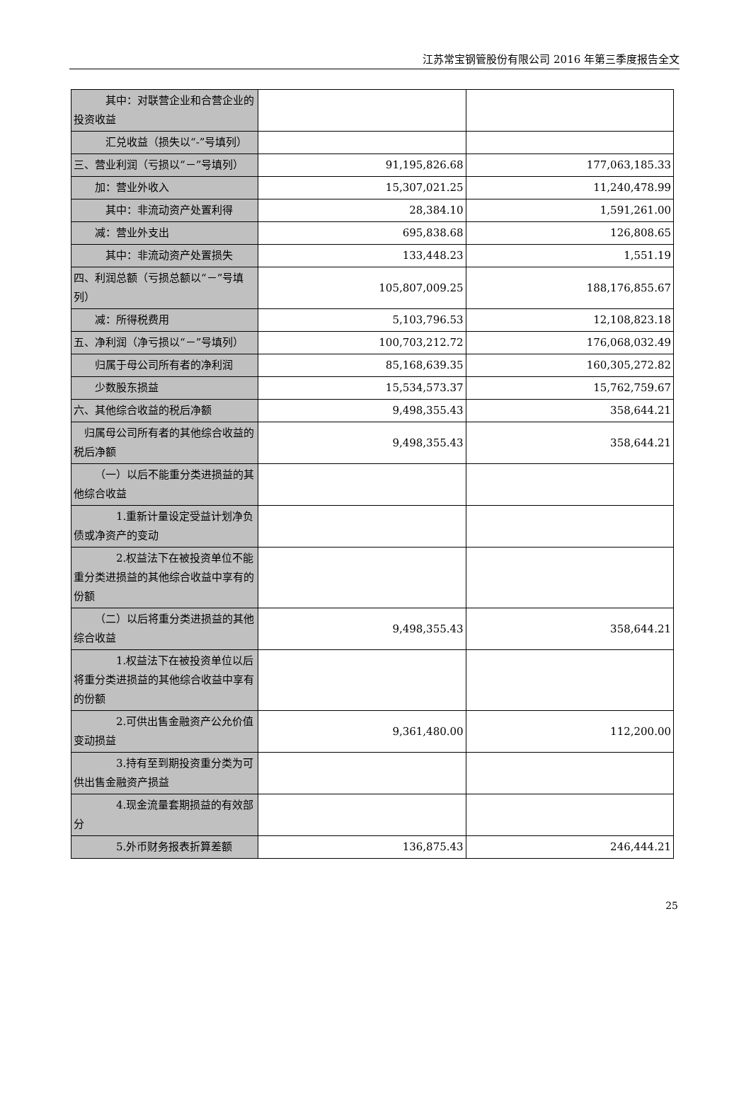江苏常宝钢管股份有限公司 2016 年第三季度报告全文
| 其中：对联营企业和合营企业的投资收益 | | |
| 汇兑收益（损失以“-”号填列） | | |
| 三、营业利润（亏损以“－”号填列） | 91,195,826.68 | 177,063,185.33 |
| 加：营业外收入 | 15,307,021.25 | 11,240,478.99 |
| 其中：非流动资产处置利得 | 28,384.10 | 1,591,261.00 |
| 减：营业外支出 | 695,838.68 | 126,808.65 |
| 其中：非流动资产处置损失 | 133,448.23 | 1,551.19 |
| 四、利润总额（亏损总额以“－”号填列） | 105,807,009.25 | 188,176,855.67 |
| 减：所得税费用 | 5,103,796.53 | 12,108,823.18 |
| 五、净利润（净亏损以“－”号填列） | 100,703,212.72 | 176,068,032.49 |
| 归属于母公司所有者的净利润 | 85,168,639.35 | 160,305,272.82 |
| 少数股东损益 | 15,534,573.37 | 15,762,759.67 |
| 六、其他综合收益的税后净额 | 9,498,355.43 | 358,644.21 |
| 归属母公司所有者的其他综合收益的税后净额 | 9,498,355.43 | 358,644.21 |
| （一）以后不能重分类进损益的其他综合收益 | | |
| 1.重新计量设定受益计划净负债或净资产的变动 | | |
| 2.权益法下在被投资单位不能重分类进损益的其他综合收益中享有的份额 | | |
| （二）以后将重分类进损益的其他综合收益 | 9,498,355.43 | 358,644.21 |
| 1.权益法下在被投资单位以后将重分类进损益的其他综合收益中享有的份额 | | |
| 2.可供出售金融资产公允价值变动损益 | 9,361,480.00 | 112,200.00 |
| 3.持有至到期投资重分类为可供出售金融资产损益 | | |
| 4.现金流量套期损益的有效部分 | | |
| 5.外币财务报表折算差额 | 136,875.43 | 246,444.21 |
25